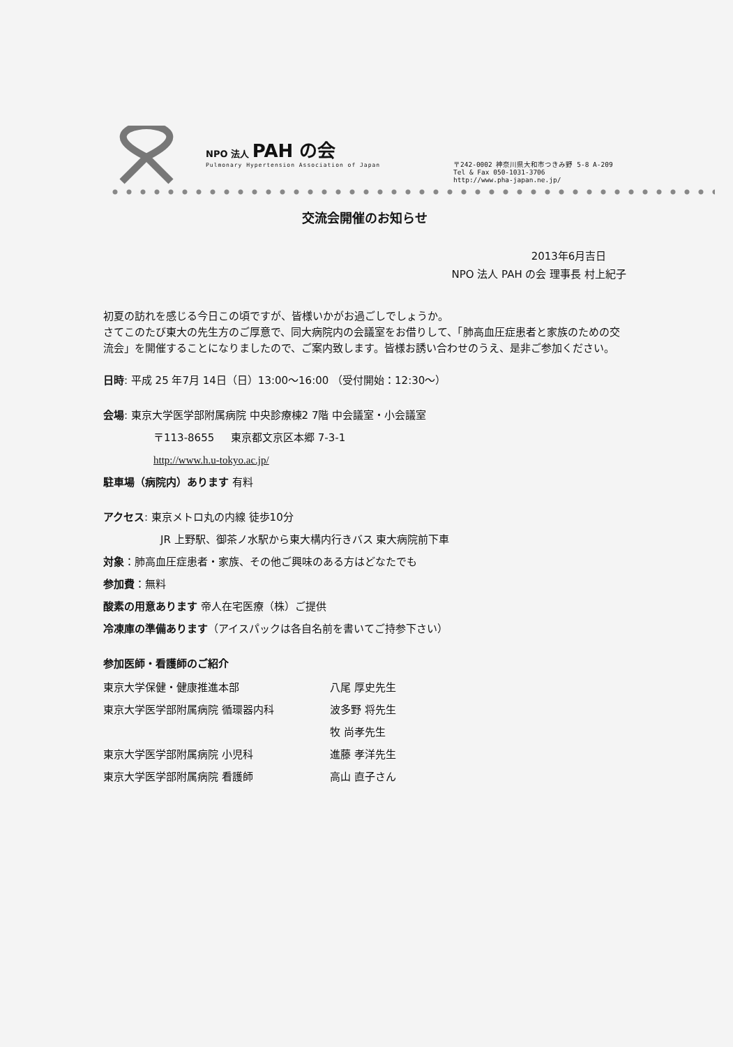NPO 法人 PAH の会
Pulmonary Hypertension Association of Japan
〒242-0002 神奈川県大和市つきみ野 5-8 A-209
Tel & Fax 050-1031-3706
http://www.pha-japan.ne.jp/
交流会開催のお知らせ
2013年6月吉日
NPO 法人 PAH の会 理事長 村上紀子
初夏の訪れを感じる今日この頃ですが、皆様いかがお過ごしでしょうか。
さてこのたび東大の先生方のご厚意で、同大病院内の会議室をお借りして、「肺高血圧症患者と家族のための交流会」を開催することになりましたので、ご案内致します。皆様お誘い合わせのうえ、是非ご参加ください。
日時: 平成 25 年7月 14日（日）13:00～16:00 （受付開始：12:30～）
会場: 東京大学医学部附属病院 中央診療棟2 7階 中会議室・小会議室
〒113-8655 東京都文京区本郷 7-3-1
http://www.h.u-tokyo.ac.jp/
駐車場（病院内）あります 有料
アクセス: 東京メトロ丸の内線 徒歩10分
JR 上野駅、御茶ノ水駅から東大構内行きバス 東大病院前下車
対象：肺高血圧症患者・家族、その他ご興味のある方はどなたでも
参加費：無料
酸素の用意あります 帝人在宅医療（株）ご提供
冷凍庫の準備あります（アイスパックは各自名前を書いてご持参下さい）
参加医師・看護師のご紹介
| 東京大学保健・健康推進本部 | 八尾 厚史先生 |
| 東京大学医学部附属病院 循環器内科 | 波多野 将先生 |
| | 牧 尚孝先生 |
| 東京大学医学部附属病院 小児科 | 進藤 孝洋先生 |
| 東京大学医学部附属病院 看護師 | 高山 直子さん |